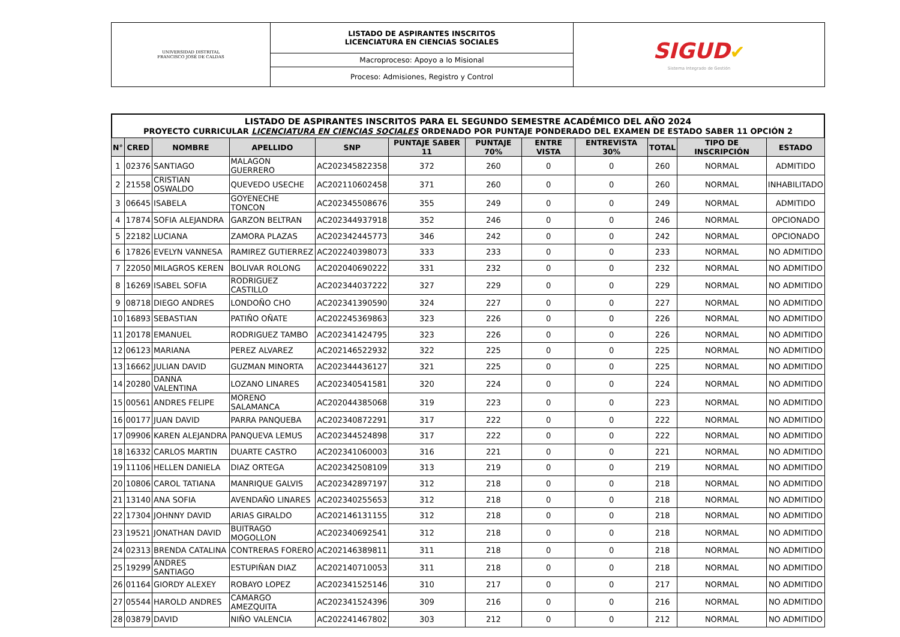| UNIVERSIDAD DISTRITAL FRANCISCO JOSÉ DE CALDAS | LISTADO DE ASPIRANTES INSCRITOS LICENCIATURA EN CIENCIAS SOCIALES | SIGUD ✔ Sistema Integrado de Gestión |
| | Macroproceso: Apoyo a lo Misional | |
| | Proceso: Admisiones, Registro y Control | |
LISTADO DE ASPIRANTES INSCRITOS PARA EL SEGUNDO SEMESTRE ACADÉMICO DEL AÑO 2024
PROYECTO CURRICULAR LICENCIATURA EN CIENCIAS SOCIALES ORDENADO POR PUNTAJE PONDERADO DEL EXAMEN DE ESTADO SABER 11 OPCIÓN 2
| N° | CRED | NOMBRE | APELLIDO | SNP | PUNTAJE SABER 11 | PUNTAJE 70% | ENTRE VISTA | ENTREVISTA 30% | TOTAL | TIPO DE INSCRIPCIÓN | ESTADO |
| --- | --- | --- | --- | --- | --- | --- | --- | --- | --- | --- | --- |
| 1 | 02376 | SANTIAGO | MALAGON GUERRERO | AC202345822358 | 372 | 260 | 0 | 0 | 260 | NORMAL | ADMITIDO |
| 2 | 21558 | CRISTIAN OSWALDO | QUEVEDO USECHE | AC202110602458 | 371 | 260 | 0 | 0 | 260 | NORMAL | INHABILITADO |
| 3 | 06645 | ISABELA | GOYENECHE TONCON | AC202345508676 | 355 | 249 | 0 | 0 | 249 | NORMAL | ADMITIDO |
| 4 | 17874 | SOFIA ALEJANDRA | GARZON BELTRAN | AC202344937918 | 352 | 246 | 0 | 0 | 246 | NORMAL | OPCIONADO |
| 5 | 22182 | LUCIANA | ZAMORA PLAZAS | AC202342445773 | 346 | 242 | 0 | 0 | 242 | NORMAL | OPCIONADO |
| 6 | 17826 | EVELYN VANNESA | RAMIREZ GUTIERREZ | AC202240398073 | 333 | 233 | 0 | 0 | 233 | NORMAL | NO ADMITIDO |
| 7 | 22050 | MILAGROS KEREN | BOLIVAR ROLONG | AC202040690222 | 331 | 232 | 0 | 0 | 232 | NORMAL | NO ADMITIDO |
| 8 | 16269 | ISABEL SOFIA | RODRIGUEZ CASTILLO | AC202344037222 | 327 | 229 | 0 | 0 | 229 | NORMAL | NO ADMITIDO |
| 9 | 08718 | DIEGO ANDRES | LONDOÑO CHO | AC202341390590 | 324 | 227 | 0 | 0 | 227 | NORMAL | NO ADMITIDO |
| 10 | 16893 | SEBASTIAN | PATIÑO OÑATE | AC202245369863 | 323 | 226 | 0 | 0 | 226 | NORMAL | NO ADMITIDO |
| 11 | 20178 | EMANUEL | RODRIGUEZ TAMBO | AC202341424795 | 323 | 226 | 0 | 0 | 226 | NORMAL | NO ADMITIDO |
| 12 | 06123 | MARIANA | PEREZ ALVAREZ | AC202146522932 | 322 | 225 | 0 | 0 | 225 | NORMAL | NO ADMITIDO |
| 13 | 16662 | JULIAN DAVID | GUZMAN MINORTA | AC202344436127 | 321 | 225 | 0 | 0 | 225 | NORMAL | NO ADMITIDO |
| 14 | 20280 | DANNA VALENTINA | LOZANO LINARES | AC202340541581 | 320 | 224 | 0 | 0 | 224 | NORMAL | NO ADMITIDO |
| 15 | 00561 | ANDRES FELIPE | MORENO SALAMANCA | AC202044385068 | 319 | 223 | 0 | 0 | 223 | NORMAL | NO ADMITIDO |
| 16 | 00177 | JUAN DAVID | PARRA PANQUEBA | AC202340872291 | 317 | 222 | 0 | 0 | 222 | NORMAL | NO ADMITIDO |
| 17 | 09906 | KAREN ALEJANDRA | PANQUEVA LEMUS | AC202344524898 | 317 | 222 | 0 | 0 | 222 | NORMAL | NO ADMITIDO |
| 18 | 16332 | CARLOS MARTIN | DUARTE CASTRO | AC202341060003 | 316 | 221 | 0 | 0 | 221 | NORMAL | NO ADMITIDO |
| 19 | 11106 | HELLEN DANIELA | DIAZ ORTEGA | AC202342508109 | 313 | 219 | 0 | 0 | 219 | NORMAL | NO ADMITIDO |
| 20 | 10806 | CAROL TATIANA | MANRIQUE GALVIS | AC202342897197 | 312 | 218 | 0 | 0 | 218 | NORMAL | NO ADMITIDO |
| 21 | 13140 | ANA SOFIA | AVENDAÑO LINARES | AC202340255653 | 312 | 218 | 0 | 0 | 218 | NORMAL | NO ADMITIDO |
| 22 | 17304 | JOHNNY DAVID | ARIAS GIRALDO | AC202146131155 | 312 | 218 | 0 | 0 | 218 | NORMAL | NO ADMITIDO |
| 23 | 19521 | JONATHAN DAVID | BUITRAGO MOGOLLON | AC202340692541 | 312 | 218 | 0 | 0 | 218 | NORMAL | NO ADMITIDO |
| 24 | 02313 | BRENDA CATALINA | CONTRERAS FORERO | AC202146389811 | 311 | 218 | 0 | 0 | 218 | NORMAL | NO ADMITIDO |
| 25 | 19299 | ANDRES SANTIAGO | ESTUPIÑAN DIAZ | AC202140710053 | 311 | 218 | 0 | 0 | 218 | NORMAL | NO ADMITIDO |
| 26 | 01164 | GIORDY ALEXEY | ROBAYO LOPEZ | AC202341525146 | 310 | 217 | 0 | 0 | 217 | NORMAL | NO ADMITIDO |
| 27 | 05544 | HAROLD ANDRES | CAMARGO AMEZQUITA | AC202341524396 | 309 | 216 | 0 | 0 | 216 | NORMAL | NO ADMITIDO |
| 28 | 03879 | DAVID | NIÑO VALENCIA | AC202241467802 | 303 | 212 | 0 | 0 | 212 | NORMAL | NO ADMITIDO |